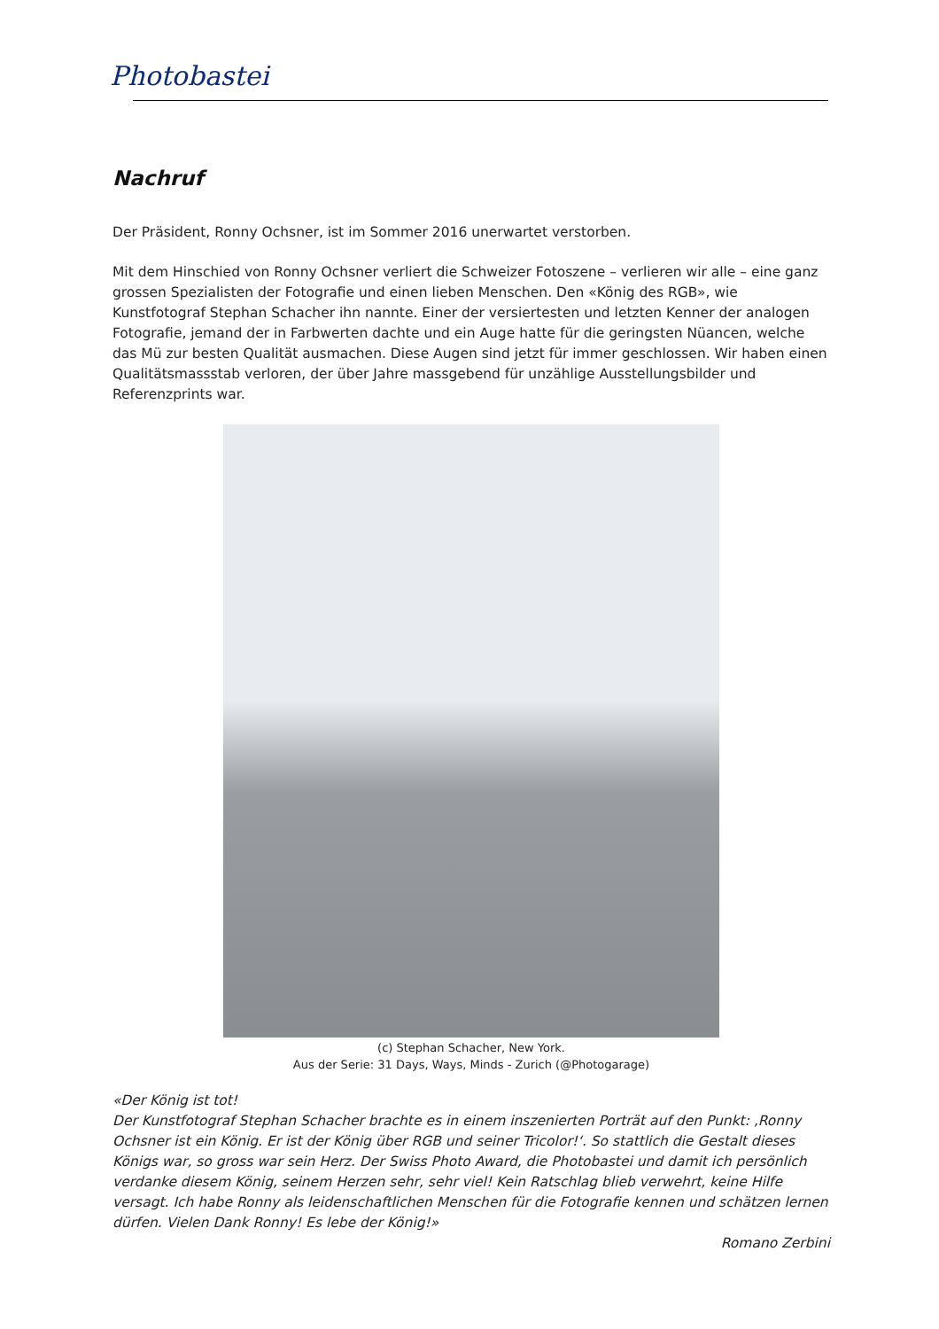Photobastei
Nachruf
Der Präsident, Ronny Ochsner, ist im Sommer 2016 unerwartet verstorben.
Mit dem Hinschied von Ronny Ochsner verliert die Schweizer Fotoszene – verlieren wir alle – eine ganz grossen Spezialisten der Fotografie und einen lieben Menschen. Den «König des RGB», wie Kunstfotograf Stephan Schacher ihn nannte. Einer der versiertesten und letzten Kenner der analogen Fotografie, jemand der in Farbwerten dachte und ein Auge hatte für die geringsten Nüancen, welche das Mü zur besten Qualität ausmachen. Diese Augen sind jetzt für immer geschlossen. Wir haben einen Qualitätsmassstab verloren, der über Jahre massgebend für unzählige Ausstellungsbilder und Referenzprints war.
(c) Stephan Schacher, New York.
Aus der Serie: 31 Days, Ways, Minds - Zurich (@Photogarage)
«Der König ist tot!
Der Kunstfotograf Stephan Schacher brachte es in einem inszenierten Porträt auf den Punkt: ‚Ronny Ochsner ist ein König. Er ist der König über RGB und seiner Tricolor!‘. So stattlich die Gestalt dieses Königs war, so gross war sein Herz. Der Swiss Photo Award, die Photobastei und damit ich persönlich verdanke diesem König, seinem Herzen sehr, sehr viel! Kein Ratschlag blieb verwehrt, keine Hilfe versagt. Ich habe Ronny als leidenschaftlichen Menschen für die Fotografie kennen und schätzen lernen dürfen. Vielen Dank Ronny! Es lebe der König!»
Romano Zerbini